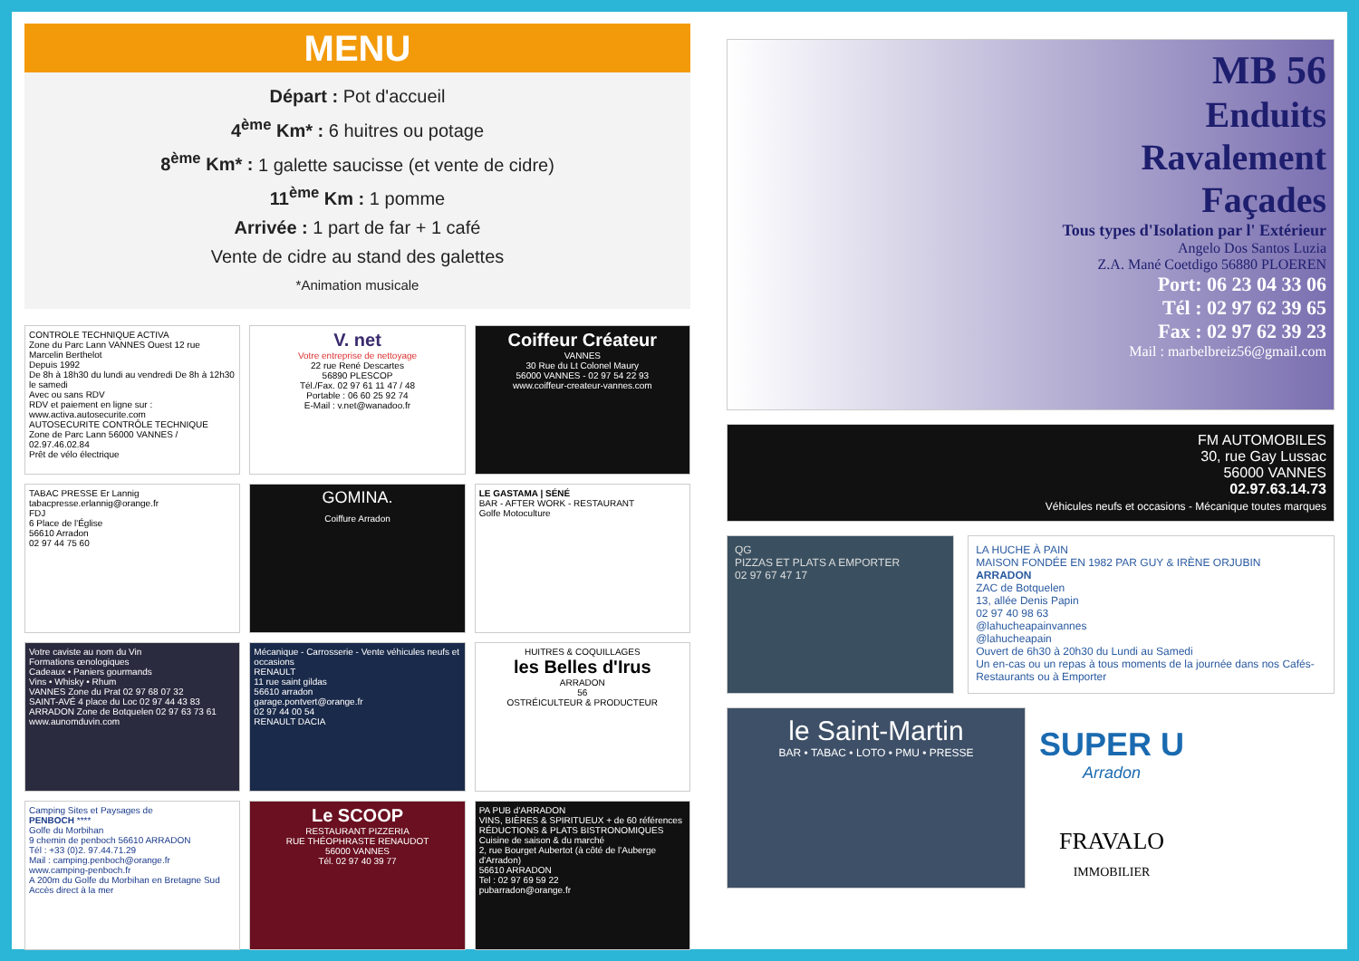MENU
Départ : Pot d'accueil
4<sup>ème</sup> Km* : 6 huitres ou potage
8<sup>ème</sup> Km* : 1 galette saucisse (et vente de cidre)
11<sup>ème</sup> Km : 1 pomme
Arrivée : 1 part de far + 1 café
Vente de cidre au stand des galettes
*Animation musicale
CONTROLE TECHNIQUE ACTIVA
Zone du Parc Lann VANNES Ouest 12 rue Marcelin Berthelot
Depuis 1992
De 8h à 18h30 du lundi au vendredi De 8h à 12h30 le samedi
Avec ou sans RDV
RDV et paiement en ligne sur : www.activa.autosecurite.com
AUTOSECURITE CONTRÔLE TECHNIQUE
Zone de Parc Lann 56000 VANNES / 02.97.46.02.84
Prêt de vélo électrique
V. net
Votre entreprise de nettoyage
22 rue René Descartes
56890 PLESCOP
Tél./Fax. 02 97 61 11 47 / 48
Portable : 06 60 25 92 74
E-Mail : v.net@wanadoo.fr
Coiffeur Créateur
VANNES
30 Rue du Lt Colonel Maury
56000 VANNES - 02 97 54 22 93
www.coiffeur-createur-vannes.com
TABAC PRESSE Er Lannig
tabacpresse.erlannig@orange.fr
FDJ
6 Place de l'Église
56610 Arradon
02 97 44 75 60
GOMINA.
Coiffure Arradon
LE GASTAMA | SÉNÉ
BAR - AFTER WORK - RESTAURANT
Golfe Motoculture
Votre caviste au nom du Vin
Formations œnologiques
Cadeaux • Paniers gourmands
Vins • Whisky • Rhum
VANNES Zone du Prat 02 97 68 07 32
SAINT-AVÉ 4 place du Loc 02 97 44 43 83
ARRADON Zone de Botquelen 02 97 63 73 61
www.aunomduvin.com
Mécanique - Carrosserie - Vente véhicules neufs et occasions
RENAULT
11 rue saint gildas
56610 arradon
garage.pontvert@orange.fr
02 97 44 00 54
RENAULT DACIA
HUITRES & COQUILLAGES
les Belles d'Irus
ARRADON
56
OSTRÉICULTEUR & PRODUCTEUR
Camping Sites et Paysages de
PENBOCH ****
Golfe du Morbihan
9 chemin de penboch 56610 ARRADON
Tél : +33 (0)2. 97.44.71.29
Mail : camping.penboch@orange.fr
www.camping-penboch.fr
A 200m du Golfe du Morbihan en Bretagne Sud
Accès direct à la mer
Le SCOOP
RESTAURANT PIZZERIA
RUE THÉOPHRASTE RENAUDOT
56000 VANNES
Tél. 02 97 40 39 77
PA PUB d'ARRADON
VINS, BIÈRES & SPIRITUEUX + de 60 références
RÉDUCTIONS & PLATS BISTRONOMIQUES
Cuisine de saison & du marché
2, rue Bourget Aubertot (à côté de l'Auberge d'Arradon)
56610 ARRADON
Tel : 02 97 69 59 22
pubarradon@orange.fr
MB 56
Enduits
Ravalement
Façades
Tous types d'Isolation par l' Extérieur
Angelo Dos Santos Luzia
Z.A. Mané Coetdigo 56880 PLOEREN
Port: 06 23 04 33 06
Tél : 02 97 62 39 65
Fax : 02 97 62 39 23
Mail : marbelbreiz56@gmail.com
FM AUTOMOBILES
30, rue Gay Lussac
56000 VANNES
02.97.63.14.73
Véhicules neufs et occasions - Mécanique toutes marques
QG
PIZZAS ET PLATS A EMPORTER
02 97 67 47 17
LA HUCHE À PAIN
MAISON FONDÉE EN 1982 PAR GUY & IRÈNE ORJUBIN
ARRADON
ZAC de Botquelen
13, allée Denis Papin
02 97 40 98 63
@lahucheapainvannes
@lahucheapain
Ouvert de 6h30 à 20h30 du Lundi au Samedi
Un en-cas ou un repas à tous moments de la journée dans nos Cafés-Restaurants ou à Emporter
le Saint-Martin
BAR • TABAC • LOTO • PMU • PRESSE
SUPER U
Arradon
FRAVALO
IMMOBILIER